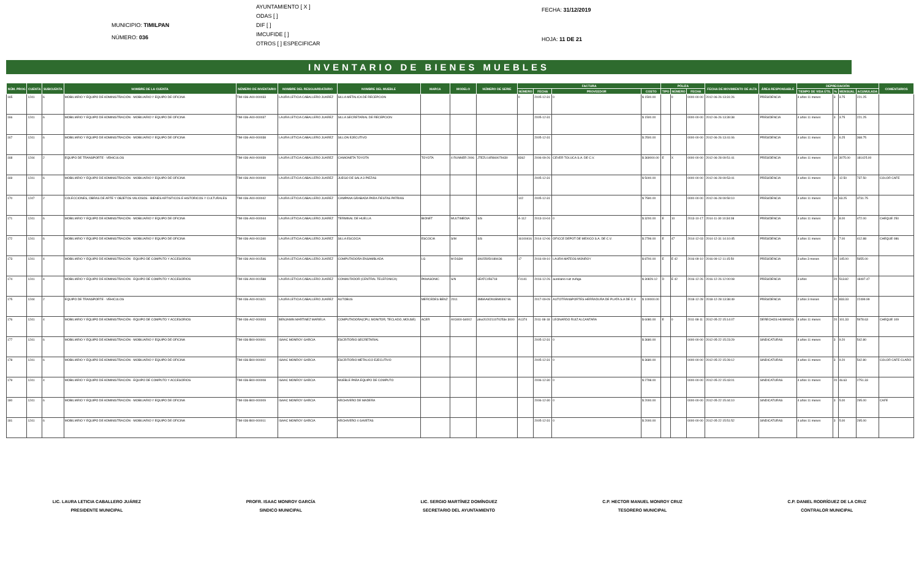MUNICIPIO: TIMILPAN
NÚMERO: 036
AYUNTAMIENTO [ X ]
ODAS [ ]
DIF [ ]
IMCUFIDE [ ]
OTROS [ ] ESPECIFICAR
FECHA: 31/12/2019
HOJA: 11 DE 21
INVENTARIO DE BIENES MUEBLES
| NÚM. PROG | CUENTA | SUBCUENTA | NOMBRE DE LA CUENTA | NÚMERO DE INVENTARIO | NOMBRE DEL RESGUARDATARIO | NOMBRE DEL MUEBLE | MARCA | MODELO | NÚMERO DE SERIE | FACTURA | | | | PÓLIZA | | | FECHA DE MOVIMIENTO DE ALTA | ÁREA RESPONSABLE | DEPRECIACIÓN | | | | COMENTARIOS |
| --- | --- | --- | --- | --- | --- | --- | --- | --- | --- | --- | --- | --- | --- | --- | --- | --- | --- | --- | --- | --- | --- | --- | --- |
| | | | | | | | | | | NÚMERO | FECHA | PROVEEDOR | COSTO | TIPO | NÚMERO | FECHA | | | TIEMPO DE VIDA ÚTIL | % | MENSUAL | ACUMULADA | |
| 165 | 1241 | 6 | MOBILIARIO Y EQUIPO DE ADMINISTRACIÓN - MOBILIARIO Y EQUIPO DE OFICINA | TIM-036-A00-000033 | LAURA LETICIA CABALLERO JUAREZ | SILLA METALICA DE RECEPCION | | | | 0 | 2005-12-31 | 0 | $ 1500.00 | | 0 | 0000-00-00 | 2012-06-26 13:31:26 | PRESIDENCIA | 4 años 11 meses | 3 | 3.75 | 221.25 | |
| 166 | 1241 | 6 | MOBILIARIO Y EQUIPO DE ADMINISTRACIÓN - MOBILIARIO Y EQUIPO DE OFICINA | TIM-036-A00-000037 | LAURA LETICIA CABALLERO JUAREZ | SILLA SECRETARIAL DE RECEPCION | | | | | 2005-12-31 | | $ 1500.00 | | | 0000-00-00 | 2012-06-26 13:39:38 | PRESIDENCIA | 4 años 11 meses | 3 | 3.75 | 221.25 | |
| 167 | 1241 | 6 | MOBILIARIO Y EQUIPO DE ADMINISTRACIÓN - MOBILIARIO Y EQUIPO DE OFICINA | TIM-036-A00-000038 | LAURA LETICIA CABALLERO JUAREZ | SILLON EJECUTIVO | | | | | 2005-12-31 | | $ 2500.00 | | | 0000-00-00 | 2012-06-26 13:41:06 | PRESIDENCIA | 4 años 11 meses | 3 | 6.25 | 368.75 | |
| 168 | 1244 | 2 | EQUIPO DE TRANSPORTE - VEHICULOS | TIM-036-A00-000039 | LAURA LETICIA CABALLERO JUAREZ | CAMIONETA TOYOTA | TOYOTA | 4 RUNNER 2006 | JTEZU14R860079430 | 8362 | 2006-09-26 | CEVER TOLUCA S.A. DE C.V. | $ 369000.00 | E | X | 0000-00-00 | 2012-06-28 09:51:41 | PRESIDENCIA | 4 años 11 meses | 10 | 3075.00 | 181425.00 | |
| 169 | 1241 | 6 | MOBILIARIO Y EQUIPO DE ADMINISTRACIÓN - MOBILIARIO Y EQUIPO DE OFICINA | TIM-036-A00-000040 | LAURA LETICIA CABALLERO JUAREZ | JUEGO DE SALA 3 PIEZAS | | | | | 2005-12-31 | | $ 5000.00 | | | 0000-00-00 | 2012-06-28 09:53:41 | PRESIDENCIA | 4 años 11 meses | 3 | 12.50 | 737.50 | COLOR CAFE |
| 170 | 1247 | 2 | COLECCIONES, OBRAS DE ARTE Y OBJETOS VALIOSOS - BIENES ARTISTICOS E HISTORICOS Y CULTURALES | TIM-036-A00-000042 | LAURA LETICIA CABALLERO JUAREZ | CAMPANA GRABADA PARA FIESTAS PATRIAS | | | | 142 | 2005-12-31 | | $ 7590.00 | | | 0000-00-00 | 2012-06-28 09:59:10 | PRESIDENCIA | 4 años 11 meses | 10 | 63.25 | 3731.75 | |
| 171 | 1241 | 6 | MOBILIARIO Y EQUIPO DE ADMINISTRACIÓN - MOBILIARIO Y EQUIPO DE OFICINA | TIM-036-A00-000044 | LAURA LETICIA CABALLERO JUAREZ | TERMINAL DE HUELLA | BIONET | MULTIMEDIA | S/S | A-112 | 2013-10-04 | 0 | $ 3200.00 | E | 10 | 2013-10-17 | 2014-11-30 10:34:08 | PRESIDENCIA | 4 años 11 meses | 3 | 8.00 | 472.00 | CHEQUE 250 |
| 172 | 1241 | 6 | MOBILIARIO Y EQUIPO DE ADMINISTRACIÓN - MOBILIARIO Y EQUIPO DE OFICINA | TIM-036-A00-001340 | LAURA LETICIA CABALLERO JUAREZ | SILLA ESCOCIA | ESCOCIA | S/M | S/S | 16100416 | 2014-12-06 | OFICCE DEPOT DE MEXICO S.A. DE C.V. | $ 2799.00 | E | 47 | 2014-12-03 | 2014-12-31 14:10:45 | PRESIDENCIA | 4 años 11 meses | 3 | 7.00 | 412.88 | CHEQUE 086 |
| 173 | 1241 | 4 | MOBILIARIO Y EQUIPO DE ADMINISTRACIÓN - EQUIPO DE COMPUTO Y ACCESORIOS | TIM-036-A00-001546 | LAURA LETICIA CABALLERO JUAREZ | COMPUTADORA ENSAMBLADA | LG | M-DS3H | SN155050189436 | 17 | 2016-09-10 | LAURA MATEOS MONROY | $ 8700.00 | E | E 42 | 2016-09-10 | 2016-09-12 11:15:50 | PRESIDENCIA | 3 años 3 meses | 20 | 145.00 | 5655.00 | |
| 174 | 1241 | 4 | MOBILIARIO Y EQUIPO DE ADMINISTRACIÓN - EQUIPO DE COMPUTO Y ACCESORIOS | TIM-036-A00-001588 | LAURA LETICIA CABALLERO JUAREZ | CONMUTADOR (CENTRAL TELEFONICA) | PANASONIC | S/N | 6EATC056718 | F4141 | 2016-12-26 | aureliano ruiz zuñiga | $ 30829.12 | D | E 42 | 2016-12-26 | 2016-12-26 12:00:08 | PRESIDENCIA | 3 años | 20 | 513.82 | 18497.47 | |
| 175 | 1244 | 2 | EQUIPO DE TRANSPORTE - VEHICULOS | TIM-036-A00-001621 | LAURA LETICIA CABALLERO JUAREZ | AUTOBUS | MERCEDES BENZ | 2011 | 3M8AA6DN1BM0392 96 | | 2017-09-09 | AUTOTRANSPORTES HERRADURA DE PLATA S.A DE C.V | $ 100000.00 | | | 2018-12-28 | 2018-12-28 13:38:49 | PRESIDENCIA | 2 años 3 meses | 10 | 833.33 | 22499.99 | |
| 176 | 1241 | 4 | MOBILIARIO Y EQUIPO DE ADMINISTRACIÓN - EQUIPO DE COMPUTO Y ACCESORIOS | TIM-036-A02-000003 | BENJAMIN MARTINEZ MARIELA | COMPUTADORA(CPU, MONITOR, TECLADO, MOUSE) | ACER | AX3400-S4002 | ptse2020211070253e 3000 | A1374 | 2011-08-18 | LEONARDO RUIZ ALCANTARA | $ 6080.00 | E | 0 | 2011-08-11 | 2012-05-22 15:14:07 | DERECHOS HUMANOS | 4 años 11 meses | 20 | 101.33 | 5978.63 | CHEQUE 109 |
| 177 | 1241 | 6 | MOBILIARIO Y EQUIPO DE ADMINISTRACIÓN - MOBILIARIO Y EQUIPO DE OFICINA | TIM-036-B00-000001 | ISAAC MONROY GARCIA | ESCRITORIO SECRETARIAL | | | | | 2005-12-31 | 0 | $ 3680.00 | | | 0000-00-00 | 2012-05-22 15:23:29 | SINDICATURAS | 4 años 11 meses | 3 | 9.20 | 542.80 | |
| 178 | 1241 | 6 | MOBILIARIO Y EQUIPO DE ADMINISTRACIÓN - MOBILIARIO Y EQUIPO DE OFICINA | TIM-036-B00-000002 | ISAAC MONROY GARCIA | ESCRITORIO METALICO EJECUTIVO | | | | | 2005-12-31 | 0 | $ 3680.00 | | | 0000-00-00 | 2012-05-22 15:28:12 | SINDICATURAS | 4 años 11 meses | 3 | 9.20 | 542.80 | COLOR CAFE CLARO |
| 179 | 1241 | 4 | MOBILIARIO Y EQUIPO DE ADMINISTRACIÓN - EQUIPO DE COMPUTO Y ACCESORIOS | TIM-036-B00-000008 | ISAAC MONROY GARCIA | MUEBLE PARA EQUIPO DE COMPUTO | | | | | 2006-12-30 | 0 | $ 2798.00 | | | 0000-00-00 | 2012-05-22 15:43:01 | SINDICATURAS | 4 años 11 meses | 20 | 46.63 | 2751.33 | |
| 180 | 1241 | 6 | MOBILIARIO Y EQUIPO DE ADMINISTRACIÓN - MOBILIARIO Y EQUIPO DE OFICINA | TIM-036-B00-000009 | ISAAC MONROY GARCIA | ARCHIVERO DE MADERA | | | | | 2006-12-30 | 0 | $ 2000.00 | | | 0000-00-00 | 2012-05-22 15:44:10 | SINDICATURAS | 4 años 11 meses | 3 | 5.00 | 295.00 | CAFE |
| 181 | 1241 | 6 | MOBILIARIO Y EQUIPO DE ADMINISTRACIÓN - MOBILIARIO Y EQUIPO DE OFICINA | TIM-036-B00-000011 | ISAAC MONROY GARCIA | ARCHIVERO 4 GAVETAS | | | | | 2005-12-31 | 0 | $ 2000.00 | | | 0000-00-00 | 2012-05-22 15:51:52 | SINDICATURAS | 4 años 11 meses | 3 | 5.00 | 295.00 | |
LIC. LAURA LETICIA CABALLERO JUÁREZ
PRESIDENTE MUNICIPAL
PROFR. ISAAC MONROY GARCÍA
SINDICO MUNICIPAL
LIC. SERGIO MARTÍNEZ DOMÍNGUEZ
SECRETARIO DEL AYUNTAMIENTO
C.P. HECTOR MANUEL MONROY CRUZ
TESORERO MUNICIPAL
C.P. DANIEL RODRÍGUEZ DE LA CRUZ
CONTRALOR MUNICIPAL